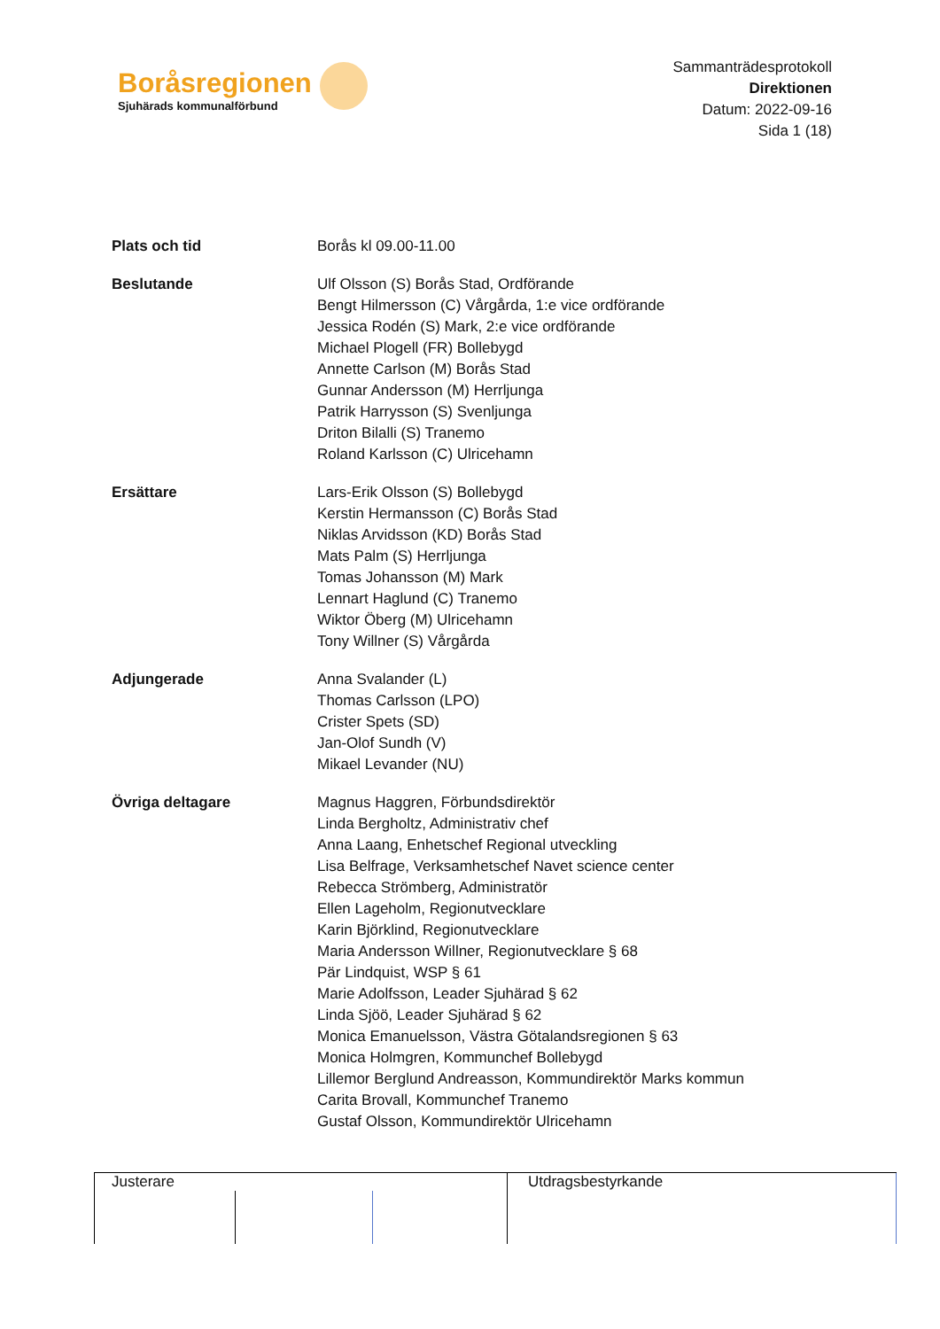Boråsregionen
Sjuhärads kommunalförbund
Sammanträdesprotokoll
Direktionen
Datum: 2022-09-16
Sida 1 (18)
Plats och tid Borås kl 09.00-11.00
Beslutande Ulf Olsson (S) Borås Stad, Ordförande
Bengt Hilmersson (C) Vårgårda, 1:e vice ordförande
Jessica Rodén (S) Mark, 2:e vice ordförande
Michael Plogell (FR) Bollebygd
Annette Carlson (M) Borås Stad
Gunnar Andersson (M) Herrljunga
Patrik Harrysson (S) Svenljunga
Driton Bilalli (S) Tranemo
Roland Karlsson (C) Ulricehamn
Ersättare Lars-Erik Olsson (S) Bollebygd
Kerstin Hermansson (C) Borås Stad
Niklas Arvidsson (KD) Borås Stad
Mats Palm (S) Herrljunga
Tomas Johansson (M) Mark
Lennart Haglund (C) Tranemo
Wiktor Öberg (M) Ulricehamn
Tony Willner (S) Vårgårda
Adjungerade Anna Svalander (L)
Thomas Carlsson (LPO)
Crister Spets (SD)
Jan-Olof Sundh (V)
Mikael Levander (NU)
Övriga deltagare Magnus Haggren, Förbundsdirektör
Linda Bergholtz, Administrativ chef
Anna Laang, Enhetschef Regional utveckling
Lisa Belfrage, Verksamhetschef Navet science center
Rebecca Strömberg, Administratör
Ellen Lageholm, Regionutvecklare
Karin Björklind, Regionutvecklare
Maria Andersson Willner, Regionutvecklare § 68
Pär Lindquist, WSP § 61
Marie Adolfsson, Leader Sjuhärad § 62
Linda Sjöö, Leader Sjuhärad § 62
Monica Emanuelsson, Västra Götalandsregionen § 63
Monica Holmgren, Kommunchef Bollebygd
Lillemor Berglund Andreasson, Kommundirektör Marks kommun
Carita Brovall, Kommunchef Tranemo
Gustaf Olsson, Kommundirektör Ulricehamn
Justerare Utdragsbestyrkande